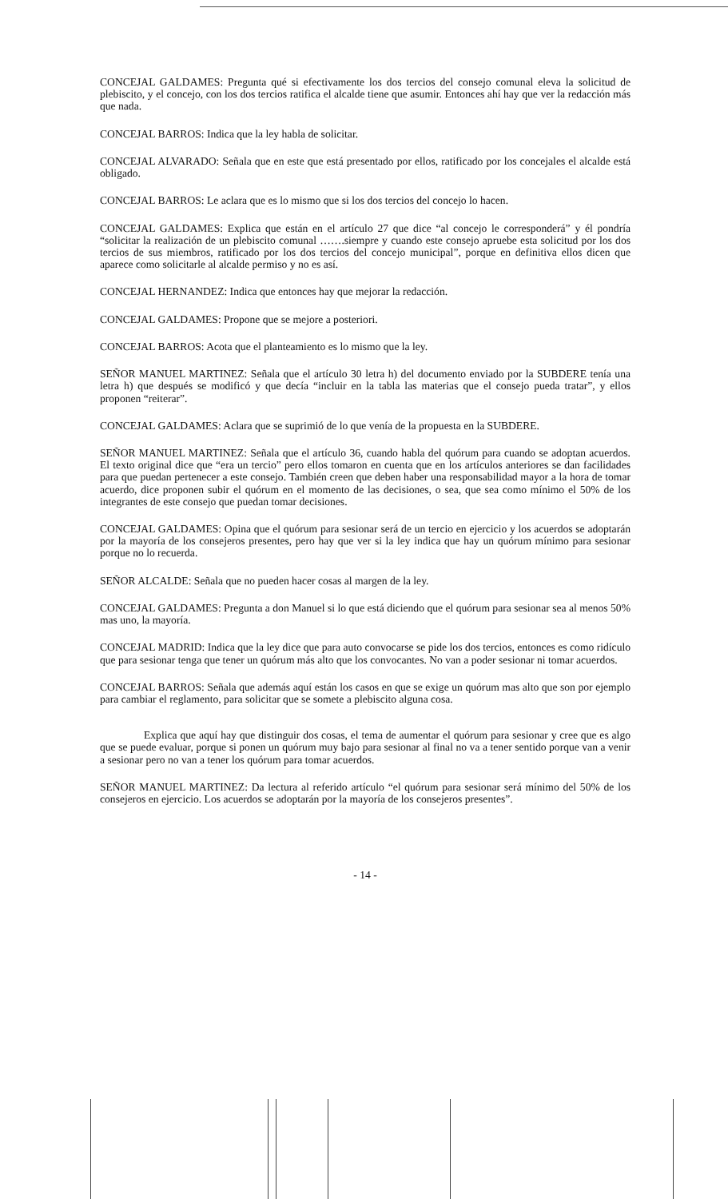CONCEJAL GALDAMES: Pregunta qué si efectivamente los dos tercios del consejo comunal eleva la solicitud de plebiscito, y el concejo, con los dos tercios ratifica el alcalde tiene que asumir. Entonces ahí hay que ver la redacción más que nada.
CONCEJAL BARROS: Indica que la ley habla de solicitar.
CONCEJAL ALVARADO: Señala que en este que está presentado por ellos, ratificado por los concejales el alcalde está obligado.
CONCEJAL BARROS: Le aclara que es lo mismo que si los dos tercios del concejo lo hacen.
CONCEJAL GALDAMES: Explica que están en el artículo 27 que dice “al concejo le corresponderá” y él pondría “solicitar la realización de un plebiscito comunal …….siempre y cuando este consejo apruebe esta solicitud por los dos tercios de sus miembros, ratificado por los dos tercios del concejo municipal”, porque en definitiva ellos dicen que aparece como solicitarle al alcalde permiso y no es así.
CONCEJAL HERNANDEZ: Indica que entonces hay que mejorar la redacción.
CONCEJAL GALDAMES: Propone que se mejore a posteriori.
CONCEJAL BARROS: Acota que el planteamiento es lo mismo que la ley.
SEÑOR MANUEL MARTINEZ: Señala que el artículo 30 letra h) del documento enviado por la SUBDERE tenía una letra h) que después se modificó y que decía “incluir en la tabla las materias que el consejo pueda tratar”, y ellos proponen “reiterar”.
CONCEJAL GALDAMES: Aclara que se suprimió de lo que venía de la propuesta en la SUBDERE.
SEÑOR MANUEL MARTINEZ: Señala que el artículo 36, cuando habla del quórum para cuando se adoptan acuerdos. El texto original dice que “era un tercio” pero ellos tomaron en cuenta que en los artículos anteriores se dan facilidades para que puedan pertenecer a este consejo. También creen que deben haber una responsabilidad mayor a la hora de tomar acuerdo, dice proponen subir el quórum en el momento de las decisiones, o sea, que sea como mínimo el 50% de los integrantes de este consejo que puedan tomar decisiones.
CONCEJAL GALDAMES: Opina que el quórum para sesionar será de un tercio en ejercicio y los acuerdos se adoptarán por la mayoría de los consejeros presentes, pero hay que ver si la ley indica que hay un quórum mínimo para sesionar porque no lo recuerda.
SEÑOR ALCALDE: Señala que no pueden hacer cosas al margen de la ley.
CONCEJAL GALDAMES: Pregunta a don Manuel si lo que está diciendo que el quórum para sesionar sea al menos 50% mas uno, la mayoría.
CONCEJAL MADRID: Indica que la ley dice que para auto convocarse se pide los dos tercios, entonces es como ridículo que para sesionar tenga que tener un quórum más alto que los convocantes. No van a poder sesionar ni tomar acuerdos.
CONCEJAL BARROS: Señala que además aquí están los casos en que se exige un quórum mas alto que son por ejemplo para cambiar el reglamento, para solicitar que se somete a plebiscito alguna cosa.
Explica que aquí hay que distinguir dos cosas, el tema de aumentar el quórum para sesionar y cree que es algo que se puede evaluar, porque si ponen un quórum muy bajo para sesionar al final no va a tener sentido porque van a venir a sesionar pero no van a tener los quórum para tomar acuerdos.
SEÑOR MANUEL MARTINEZ: Da lectura al referido artículo “el quórum para sesionar será mínimo del 50% de los consejeros en ejercicio. Los acuerdos se adoptarán por la mayoría de los consejeros presentes”.
- 14 -